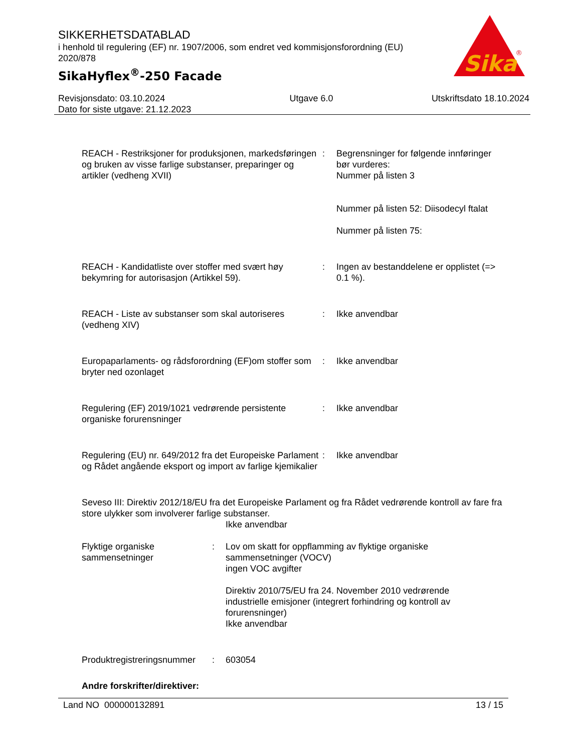SIKKERHETSDATABLAD
i henhold til regulering (EF) nr. 1907/2006, som endret ved kommisjonsforordning (EU) 2020/878
SikaHyflex<sup>®</sup>-250 Facade
Sika
®
Revisjonsdato: 03.10.2024
Dato for siste utgave: 21.12.2023
Utgave 6.0 Utskriftsdato 18.10.2024
REACH - Restriksjoner for produksjonen, markedsføringen og bruken av visse farlige substanser, preparinger og artikler (vedheng XVII)
: Begrensninger for følgende innføringer bør vurderes:
Nummer på listen 3
Nummer på listen 52: Diisodecyl ftalat
Nummer på listen 75:
REACH - Kandidatliste over stoffer med svært høy bekymring for autorisasjon (Artikkel 59).
: Ingen av bestanddelene er opplistet (=> 0.1 %).
REACH - Liste av substanser som skal autoriseres (vedheng XIV)
: Ikke anvendbar
Europaparlaments- og rådsforordning (EF)om stoffer som bryter ned ozonlaget
: Ikke anvendbar
Regulering (EF) 2019/1021 vedrørende persistente organiske forurensninger
: Ikke anvendbar
Regulering (EU) nr. 649/2012 fra det Europeiske Parlament og Rådet angående eksport og import av farlige kjemikalier
: Ikke anvendbar
Seveso III: Direktiv 2012/18/EU fra det Europeiske Parlament og fra Rådet vedrørende kontroll av fare fra store ulykker som involverer farlige substanser.
Ikke anvendbar
Flyktige organiske sammensetninger
: Lov om skatt for oppflamming av flyktige organiske sammensetninger (VOCV)
ingen VOC avgifter
Direktiv 2010/75/EU fra 24. November 2010 vedrørende industrielle emisjoner (integrert forhindring og kontroll av forurensninger)
Ikke anvendbar
Produktregistreringsnummer
: 603054
Andre forskrifter/direktiver:
Land NO 000000132891 13 / 15